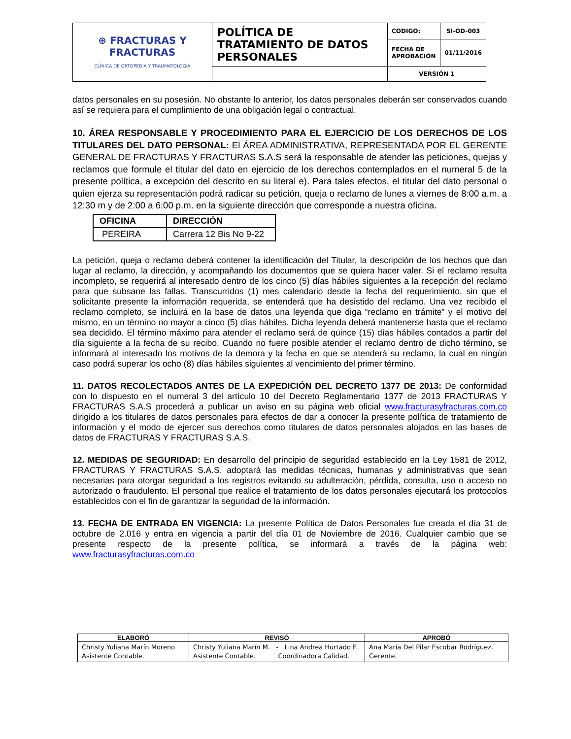| ⊕ FRACTURAS Y FRACTURAS CLÍNICA DE ORTOPEDIA Y TRAUMATOLOGÍA | POLÍTICA DE TRATAMIENTO DE DATOS PERSONALES | CODIGO: | SI-OD-003 |
| | | FECHA DE APROBACIÓN | 01/11/2016 |
| | | VERSIÓN 1 | |
datos personales en su posesión. No obstante lo anterior, los datos personales deberán ser conservados cuando así se requiera para el cumplimiento de una obligación legal o contractual.
10. ÁREA RESPONSABLE Y PROCEDIMIENTO PARA EL EJERCICIO DE LOS DERECHOS DE LOS TITULARES DEL DATO PERSONAL: El ÁREA ADMINISTRATIVA, REPRESENTADA POR EL GERENTE GENERAL DE FRACTURAS Y FRACTURAS S.A.S será la responsable de atender las peticiones, quejas y reclamos que formule el titular del dato en ejercicio de los derechos contemplados en el numeral 5 de la presente política, a excepción del descrito en su literal e). Para tales efectos, el titular del dato personal o quien ejerza su representación podrá radicar su petición, queja o reclamo de lunes a viernes de 8:00 a.m. a 12:30 m y de 2:00 a 6:00 p.m. en la siguiente dirección que corresponde a nuestra oficina.
| OFICINA | DIRECCIÓN |
| PEREIRA | Carrera 12 Bis No 9-22 |
La petición, queja o reclamo deberá contener la identificación del Titular, la descripción de los hechos que dan lugar al reclamo, la dirección, y acompañando los documentos que se quiera hacer valer. Si el reclamo resulta incompleto, se requerirá al interesado dentro de los cinco (5) días hábiles siguientes a la recepción del reclamo para que subsane las fallas. Transcurridos (1) mes calendario desde la fecha del requerimiento, sin que el solicitante presente la información requerida, se entenderá que ha desistido del reclamo. Una vez recibido el reclamo completo, se incluirá en la base de datos una leyenda que diga “reclamo en trámite” y el motivo del mismo, en un término no mayor a cinco (5) días hábiles. Dicha leyenda deberá mantenerse hasta que el reclamo sea decidido. El término máximo para atender el reclamo será de quince (15) días hábiles contados a partir del día siguiente a la fecha de su recibo. Cuando no fuere posible atender el reclamo dentro de dicho término, se informará al interesado los motivos de la demora y la fecha en que se atenderá su reclamo, la cual en ningún caso podrá superar los ocho (8) días hábiles siguientes al vencimiento del primer término.
11. DATOS RECOLECTADOS ANTES DE LA EXPEDICIÓN DEL DECRETO 1377 DE 2013: De conformidad con lo dispuesto en el numeral 3 del artículo 10 del Decreto Reglamentario 1377 de 2013 FRACTURAS Y FRACTURAS S.A.S procederá a publicar un aviso en su página web oficial www.fracturasyfracturas.com.co dirigido a los titulares de datos personales para efectos de dar a conocer la presente política de tratamiento de información y el modo de ejercer sus derechos como titulares de datos personales alojados en las bases de datos de FRACTURAS Y FRACTURAS S.A.S.
12. MEDIDAS DE SEGURIDAD: En desarrollo del principio de seguridad establecido en la Ley 1581 de 2012, FRACTURAS Y FRACTURAS S.A.S. adoptará las medidas técnicas, humanas y administrativas que sean necesarias para otorgar seguridad a los registros evitando su adulteración, pérdida, consulta, uso o acceso no autorizado o fraudulento. El personal que realice el tratamiento de los datos personales ejecutará los protocolos establecidos con el fin de garantizar la seguridad de la información.
13. FECHA DE ENTRADA EN VIGENCIA: La presente Política de Datos Personales fue creada el día 31 de octubre de 2.016 y entra en vigencia a partir del día 01 de Noviembre de 2016. Cualquier cambio que se presente respecto de la presente política, se informará a través de la página web: www.fracturasyfracturas.com.co
| ELABORÓ | REVISÓ | APROBÓ |
| --- | --- | --- |
| Christy Yuliana Marín Moreno Asistente Contable. | Christy Yuliana Marín M. - Lina Andrea Hurtado E. Asistente Contable. Coordinadora Calidad. | Ana María Del Pilar Escobar Rodríguez. Gerente. |